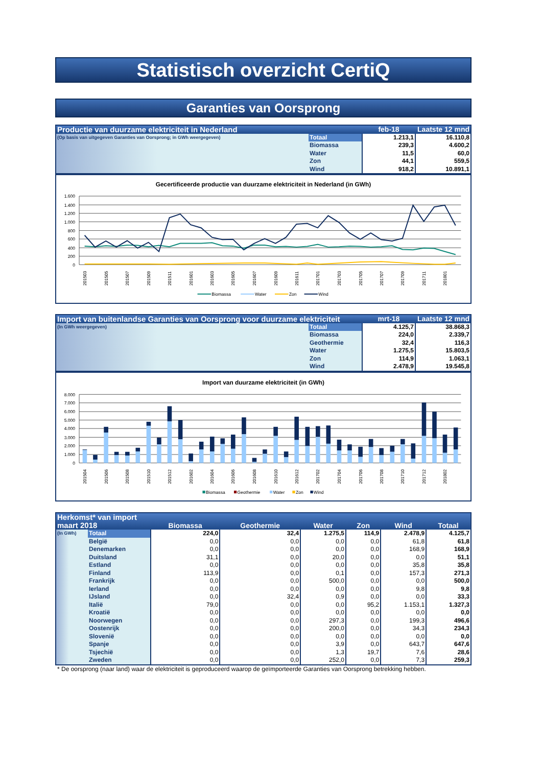Statistisch overzicht CertiQ
Garanties van Oorsprong
| Productie van duurzame elektriciteit in Nederland | | feb-18 | Laatste 12 mnd |
| (Op basis van uitgegeven Garanties van Oorsprong; in GWh weergegeven) | Totaal | 1.213,1 | 16.110,8 |
| | Biomassa | 239,3 | 4.600,2 |
| | Water | 11,5 | 60,0 |
| | Zon | 44,1 | 559,5 |
| | Wind | 918,2 | 10.891,1 |
Gecertificeerde productie van duurzame elektriciteit in Nederland (in GWh)
1.600
1.400
1.200
1.000
800
600
400
200
0
201503
201505
201507
201509
201511
201601
201603
201605
201607
201609
201611
201701
201703
201705
201707
201709
201711
201801
Biomassa
Water
Zon
Wind
| Import van buitenlandse Garanties van Oorsprong voor duurzame elektriciteit | | mrt-18 | Laatste 12 mnd |
| (In GWh weergegeven) | Totaal | 4.125,7 | 38.868,3 |
| | Biomassa | 224,0 | 2.339,7 |
| | Geothermie | 32,4 | 116,3 |
| | Water | 1.275,5 | 15.803,5 |
| | Zon | 114,9 | 1.063,1 |
| | Wind | 2.478,9 | 19.545,8 |
Import van duurzame elektriciteit (in GWh)
8.000
7.000
6.000
5.000
4.000
3.000
2.000
1.000
0
201504
201506
201508
201510
201512
201602
201604
201606
201608
201610
201612
201702
201704
201706
201708
201710
201712
201802
Biomassa
Geothermie
Water
Zon
Wind
| Herkomst* van import maart 2018 | | Biomassa | Geothermie | Water | Zon | Wind | Totaal |
| (In GWh) | Totaal | 224,0 | 32,4 | 1.275,5 | 114,9 | 2.478,9 | 4.125,7 |
| | België | 0,0 | 0,0 | 0,0 | 0,0 | 61,8 | 61,8 |
| | Denemarken | 0,0 | 0,0 | 0,0 | 0,0 | 168,9 | 168,9 |
| | Duitsland | 31,1 | 0,0 | 20,0 | 0,0 | 0,0 | 51,1 |
| | Estland | 0,0 | 0,0 | 0,0 | 0,0 | 35,8 | 35,8 |
| | Finland | 113,9 | 0,0 | 0,1 | 0,0 | 157,3 | 271,3 |
| | Frankrijk | 0,0 | 0,0 | 500,0 | 0,0 | 0,0 | 500,0 |
| | Ierland | 0,0 | 0,0 | 0,0 | 0,0 | 9,8 | 9,8 |
| | IJsland | 0,0 | 32,4 | 0,9 | 0,0 | 0,0 | 33,3 |
| | Italië | 79,0 | 0,0 | 0,0 | 95,2 | 1.153,1 | 1.327,3 |
| | Kroatië | 0,0 | 0,0 | 0,0 | 0,0 | 0,0 | 0,0 |
| | Noorwegen | 0,0 | 0,0 | 297,3 | 0,0 | 199,3 | 496,6 |
| | Oostenrijk | 0,0 | 0,0 | 200,0 | 0,0 | 34,3 | 234,3 |
| | Slovenië | 0,0 | 0,0 | 0,0 | 0,0 | 0,0 | 0,0 |
| | Spanje | 0,0 | 0,0 | 3,9 | 0,0 | 643,7 | 647,6 |
| | Tsjechië | 0,0 | 0,0 | 1,3 | 19,7 | 7,6 | 28,6 |
| | Zweden | 0,0 | 0,0 | 252,0 | 0,0 | 7,3 | 259,3 |
* De oorsprong (naar land) waar de elektriciteit is geproduceerd waarop de geïmporteerde Garanties van Oorsprong betrekking hebben.